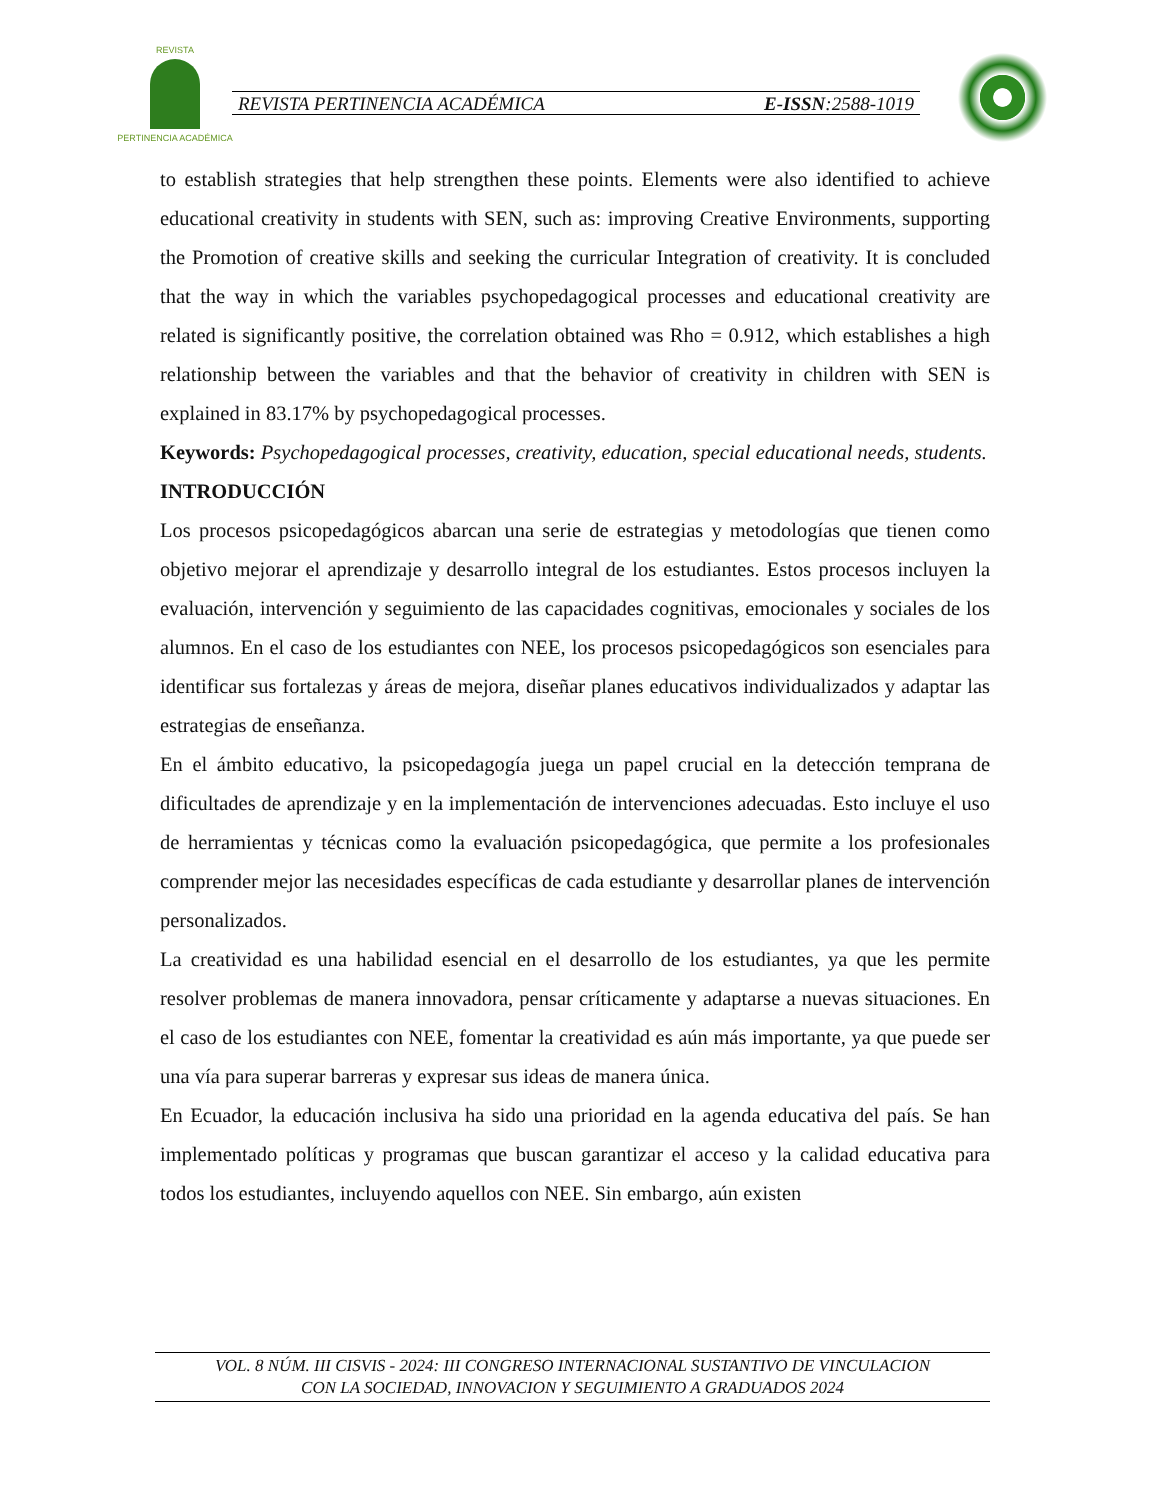REVISTA
PERTINENCIA ACADÉMICA
REVISTA PERTINENCIA ACADÉMICA E-ISSN:2588-1019
to establish strategies that help strengthen these points. Elements were also identified to achieve educational creativity in students with SEN, such as: improving Creative Environments, supporting the Promotion of creative skills and seeking the curricular Integration of creativity. It is concluded that the way in which the variables psychopedagogical processes and educational creativity are related is significantly positive, the correlation obtained was Rho = 0.912, which establishes a high relationship between the variables and that the behavior of creativity in children with SEN is explained in 83.17% by psychopedagogical processes.
Keywords: Psychopedagogical processes, creativity, education, special educational needs, students.
INTRODUCCIÓN
Los procesos psicopedagógicos abarcan una serie de estrategias y metodologías que tienen como objetivo mejorar el aprendizaje y desarrollo integral de los estudiantes. Estos procesos incluyen la evaluación, intervención y seguimiento de las capacidades cognitivas, emocionales y sociales de los alumnos. En el caso de los estudiantes con NEE, los procesos psicopedagógicos son esenciales para identificar sus fortalezas y áreas de mejora, diseñar planes educativos individualizados y adaptar las estrategias de enseñanza.
En el ámbito educativo, la psicopedagogía juega un papel crucial en la detección temprana de dificultades de aprendizaje y en la implementación de intervenciones adecuadas. Esto incluye el uso de herramientas y técnicas como la evaluación psicopedagógica, que permite a los profesionales comprender mejor las necesidades específicas de cada estudiante y desarrollar planes de intervención personalizados.
La creatividad es una habilidad esencial en el desarrollo de los estudiantes, ya que les permite resolver problemas de manera innovadora, pensar críticamente y adaptarse a nuevas situaciones. En el caso de los estudiantes con NEE, fomentar la creatividad es aún más importante, ya que puede ser una vía para superar barreras y expresar sus ideas de manera única.
En Ecuador, la educación inclusiva ha sido una prioridad en la agenda educativa del país. Se han implementado políticas y programas que buscan garantizar el acceso y la calidad educativa para todos los estudiantes, incluyendo aquellos con NEE. Sin embargo, aún existen
VOL. 8 NÚM. III CISVIS - 2024: III CONGRESO INTERNACIONAL SUSTANTIVO DE VINCULACION
CON LA SOCIEDAD, INNOVACION Y SEGUIMIENTO A GRADUADOS 2024